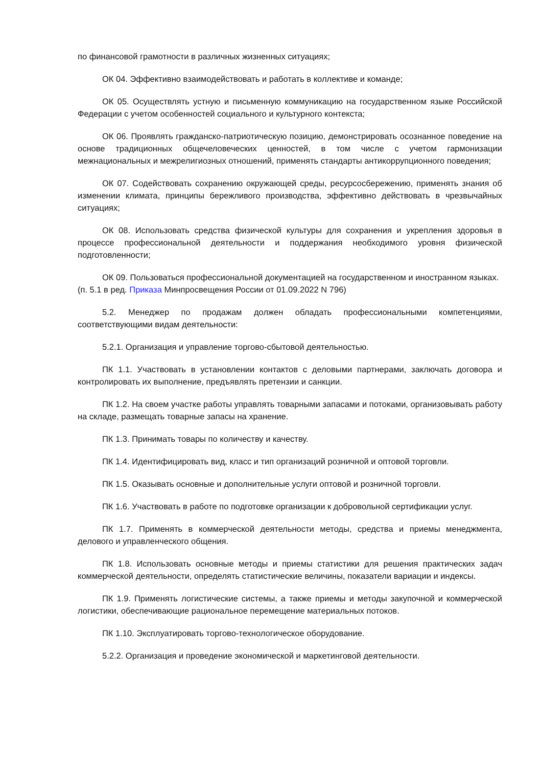по финансовой грамотности в различных жизненных ситуациях;
ОК 04. Эффективно взаимодействовать и работать в коллективе и команде;
ОК 05. Осуществлять устную и письменную коммуникацию на государственном языке Российской Федерации с учетом особенностей социального и культурного контекста;
ОК 06. Проявлять гражданско-патриотическую позицию, демонстрировать осознанное поведение на основе традиционных общечеловеческих ценностей, в том числе с учетом гармонизации межнациональных и межрелигиозных отношений, применять стандарты антикоррупционного поведения;
ОК 07. Содействовать сохранению окружающей среды, ресурсосбережению, применять знания об изменении климата, принципы бережливого производства, эффективно действовать в чрезвычайных ситуациях;
ОК 08. Использовать средства физической культуры для сохранения и укрепления здоровья в процессе профессиональной деятельности и поддержания необходимого уровня физической подготовленности;
ОК 09. Пользоваться профессиональной документацией на государственном и иностранном языках.
(п. 5.1 в ред. Приказа Минпросвещения России от 01.09.2022 N 796)
5.2. Менеджер по продажам должен обладать профессиональными компетенциями, соответствующими видам деятельности:
5.2.1. Организация и управление торгово-сбытовой деятельностью.
ПК 1.1. Участвовать в установлении контактов с деловыми партнерами, заключать договора и контролировать их выполнение, предъявлять претензии и санкции.
ПК 1.2. На своем участке работы управлять товарными запасами и потоками, организовывать работу на складе, размещать товарные запасы на хранение.
ПК 1.3. Принимать товары по количеству и качеству.
ПК 1.4. Идентифицировать вид, класс и тип организаций розничной и оптовой торговли.
ПК 1.5. Оказывать основные и дополнительные услуги оптовой и розничной торговли.
ПК 1.6. Участвовать в работе по подготовке организации к добровольной сертификации услуг.
ПК 1.7. Применять в коммерческой деятельности методы, средства и приемы менеджмента, делового и управленческого общения.
ПК 1.8. Использовать основные методы и приемы статистики для решения практических задач коммерческой деятельности, определять статистические величины, показатели вариации и индексы.
ПК 1.9. Применять логистические системы, а также приемы и методы закупочной и коммерческой логистики, обеспечивающие рациональное перемещение материальных потоков.
ПК 1.10. Эксплуатировать торгово-технологическое оборудование.
5.2.2. Организация и проведение экономической и маркетинговой деятельности.